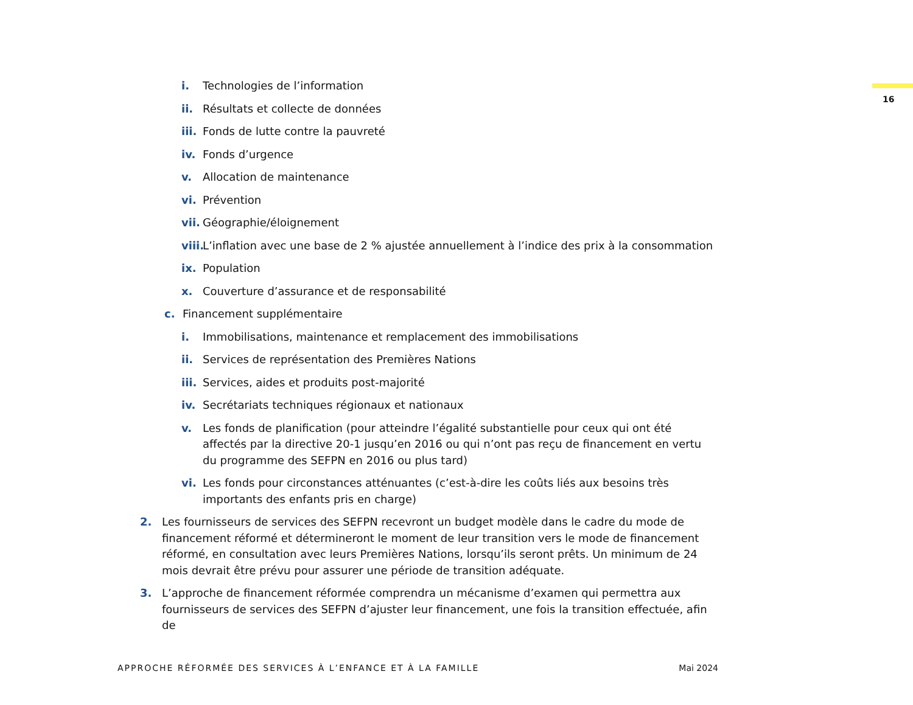16
i. Technologies de l’information
ii. Résultats et collecte de données
iii. Fonds de lutte contre la pauvreté
iv. Fonds d’urgence
v. Allocation de maintenance
vi. Prévention
vii. Géographie/éloignement
viii. L’inflation avec une base de 2 % ajustée annuellement à l’indice des prix à la consommation
ix. Population
x. Couverture d’assurance et de responsabilité
c. Financement supplémentaire
i. Immobilisations, maintenance et remplacement des immobilisations
ii. Services de représentation des Premières Nations
iii. Services, aides et produits post-majorité
iv. Secrétariats techniques régionaux et nationaux
v. Les fonds de planification (pour atteindre l’égalité substantielle pour ceux qui ont été affectés par la directive 20-1 jusqu’en 2016 ou qui n’ont pas reçu de financement en vertu du programme des SEFPN en 2016 ou plus tard)
vi. Les fonds pour circonstances atténuantes (c’est-à-dire les coûts liés aux besoins très importants des enfants pris en charge)
2. Les fournisseurs de services des SEFPN recevront un budget modèle dans le cadre du mode de financement réformé et détermineront le moment de leur transition vers le mode de financement réformé, en consultation avec leurs Premières Nations, lorsqu’ils seront prêts. Un minimum de 24 mois devrait être prévu pour assurer une période de transition adéquate.
3. L’approche de financement réformée comprendra un mécanisme d’examen qui permettra aux fournisseurs de services des SEFPN d’ajuster leur financement, une fois la transition effectuée, afin de
APPROCHE RÉFORMÉE DES SERVICES À L’ENFANCE ET À LA FAMILLE Mai 2024